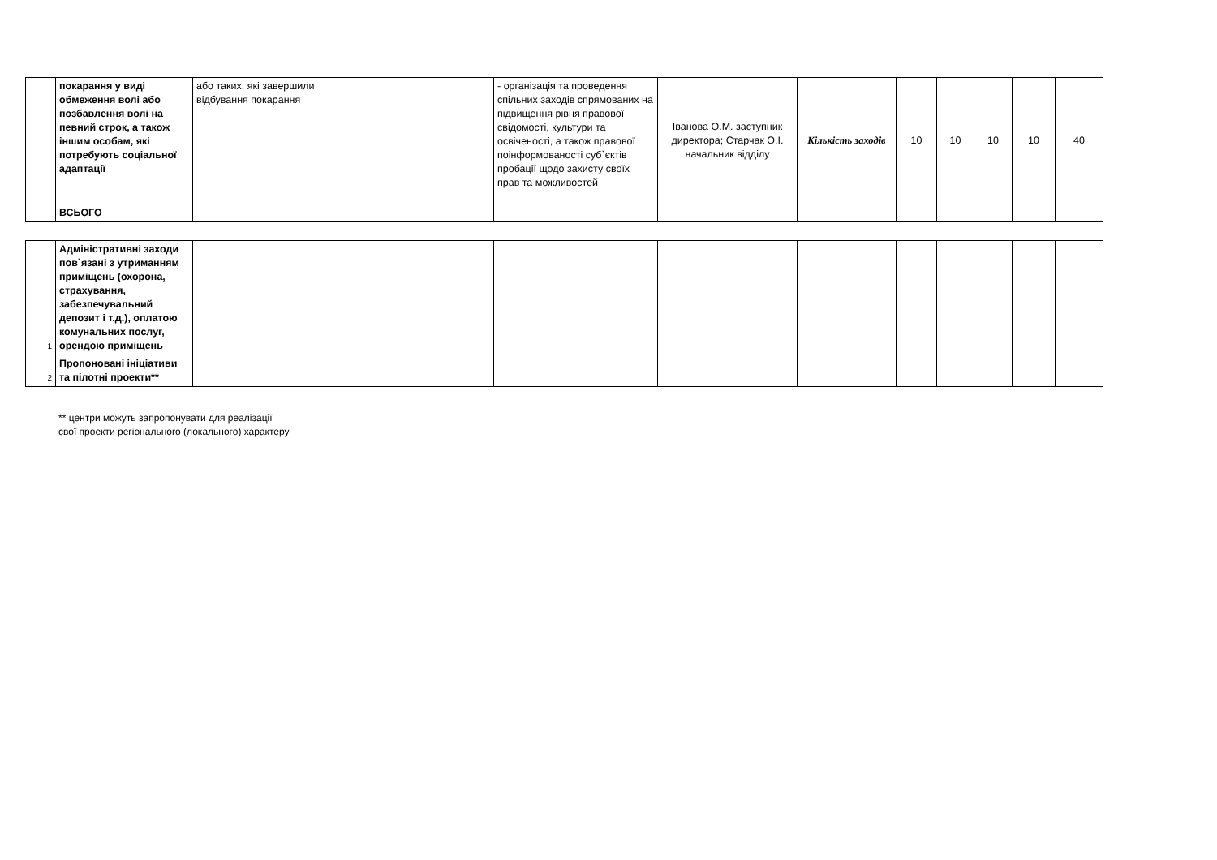| | покарання у виді обмеження волі або позбавлення волі на певний строк, а також іншим особам, які потребують соціальної адаптації | або таких, які завершили відбування покарання | | - організація та проведення спільних заходів спрямованих на підвищення рівня правової свідомості, культури та освіченості, а також правової поінформованості суб`єктів пробації щодо захисту своїх прав та можливостей | Іванова О.М. заступник директора; Старчак О.І. начальник відділу | Кількість заходів | 10 | 10 | 10 | 10 | 40 |
| | ВСЬОГО | | | | | | | | | | |
| 1 | Адміністративні заходи пов`язані з утриманням приміщень (охорона, страхування, забезпечувальний депозит і т.д.), оплатою комунальних послуг, орендою приміщень | | | | | | | | | | |
| 2 | Пропоновані ініціативи та пілотні проекти** | | | | | | | | | | |
** центри можуть запропонувати для реалізації
свої проекти регіонального (локального) характеру